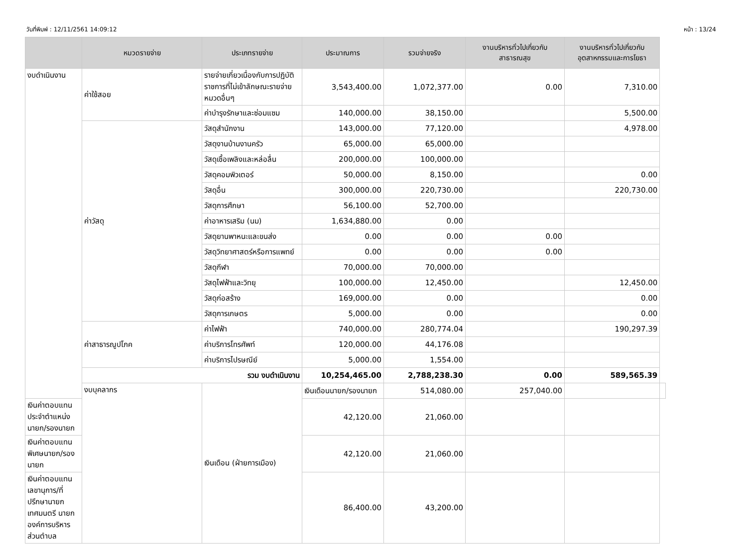วันที่พิมพ์ : 12/11/2561 14:09:12 หน้า : 13/24
| | หมวดรายจ่าย | ประเภทรายจ่าย | ประมาณการ | รวมจ่ายจริง | งานบริหารทั่วไปเกี่ยวกับ สาธารณสุข | งานบริหารทั่วไปเกี่ยวกับ อุตสาหกรรมและการโยธา | |
| --- | --- | --- | --- | --- | --- | --- | --- |
| งบดำเนินงาน | ค่าใช้สอย | รายจ่ายเกี่ยวเนื่องกับการปฏิบัติราชการที่ไม่เข้าลักษณะรายจ่ายหมวดอื่นๆ | 3,543,400.00 | 1,072,377.00 | 0.00 | 7,310.00 | |
| | | ค่าบำรุงรักษาและซ่อมแซม | 140,000.00 | 38,150.00 | | 5,500.00 | |
| | ค่าวัสดุ | วัสดุสำนักงาน | 143,000.00 | 77,120.00 | | 4,978.00 | |
| | | วัสดุงานบ้านงานครัว | 65,000.00 | 65,000.00 | | | |
| | | วัสดุเชื้อเพลิงและหล่อลื่น | 200,000.00 | 100,000.00 | | | |
| | | วัสดุคอมพิวเตอร์ | 50,000.00 | 8,150.00 | | 0.00 | |
| | | วัสดุอื่น | 300,000.00 | 220,730.00 | | 220,730.00 | |
| | | วัสดุการศึกษา | 56,100.00 | 52,700.00 | | | |
| | | ค่าอาหารเสริม (นม) | 1,634,880.00 | 0.00 | | | |
| | | วัสดุยานพาหนะและขนส่ง | 0.00 | 0.00 | 0.00 | | |
| | | วัสดุวิทยาศาสตร์หรือการแพทย์ | 0.00 | 0.00 | 0.00 | | |
| | | วัสดุกีฬา | 70,000.00 | 70,000.00 | | | |
| | | วัสดุไฟฟ้าและวิทยุ | 100,000.00 | 12,450.00 | | 12,450.00 | |
| | | วัสดุก่อสร้าง | 169,000.00 | 0.00 | | 0.00 | |
| | | วัสดุการเกษตร | 5,000.00 | 0.00 | | 0.00 | |
| | ค่าสาธารณูปโภค | ค่าไฟฟ้า | 740,000.00 | 280,774.04 | | 190,297.39 | |
| | | ค่าบริการโทรศัพท์ | 120,000.00 | 44,176.08 | | | |
| | | ค่าบริการไปรษณีย์ | 5,000.00 | 1,554.00 | | | |
| | รวม งบดำเนินงาน | | 10,254,465.00 | 2,788,238.30 | 0.00 | 589,565.39 | |
| | งบบุคลากร | เงินเดือน (ฝ่ายการเมือง) | เงินเดือนนายก/รองนายก | 514,080.00 | 257,040.00 | | |
| เงินค่าตอบแทนประจำตำแหน่งนายก/รองนายก | | | 42,120.00 | 21,060.00 | | | |
| เงินค่าตอบแทนพิเศษนายก/รองนายก | | | 42,120.00 | 21,060.00 | | | |
| เงินค่าตอบแทนเลขานุการ/ที่ปรึกษานายกเทศมนตรี นายกองค์การบริหารส่วนตำบล | | | 86,400.00 | 43,200.00 | | | |